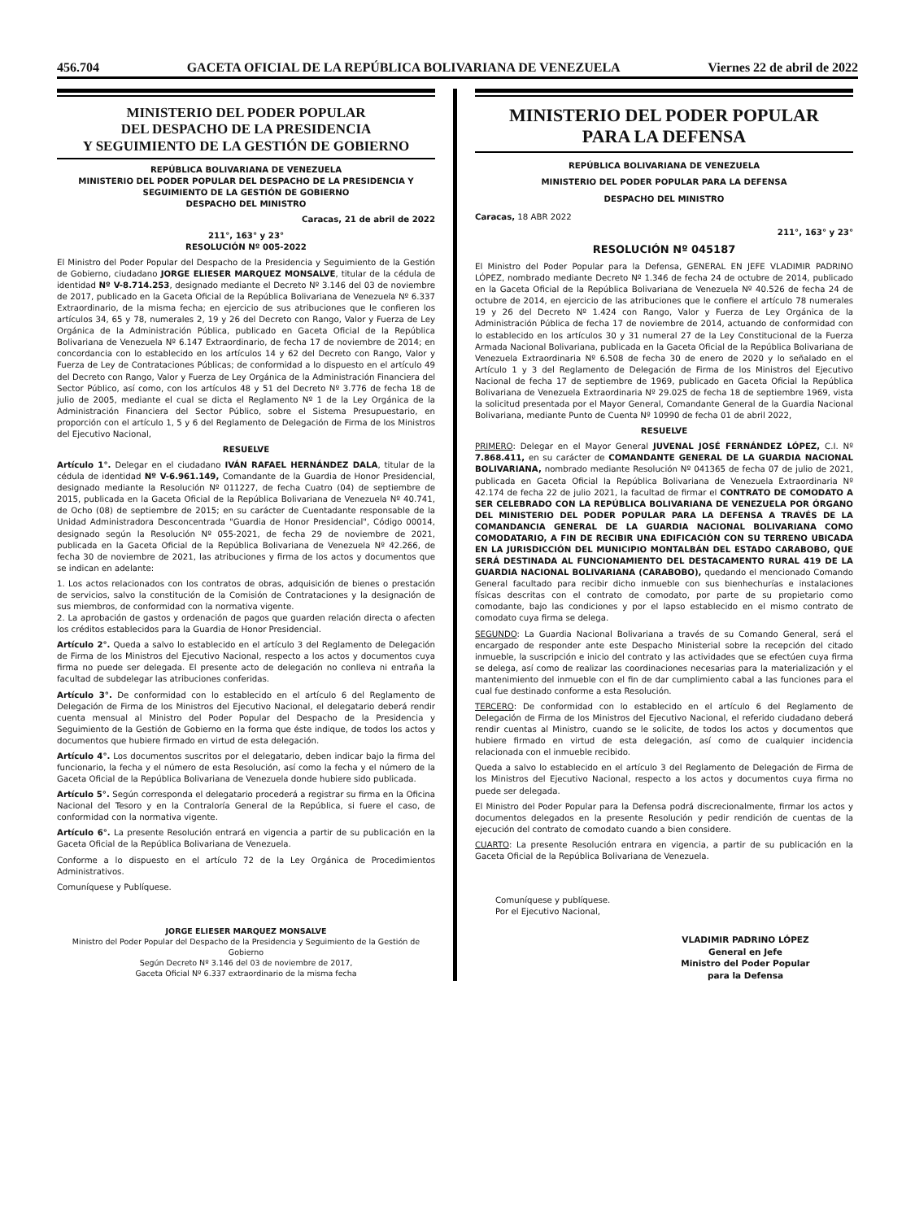456.704 GACETA OFICIAL DE LA REPÚBLICA BOLIVARIANA DE VENEZUELA Viernes 22 de abril de 2022
MINISTERIO DEL PODER POPULAR
DEL DESPACHO DE LA PRESIDENCIA
Y SEGUIMIENTO DE LA GESTIÓN DE GOBIERNO
REPÚBLICA BOLIVARIANA DE VENEZUELA
MINISTERIO DEL PODER POPULAR DEL DESPACHO DE LA PRESIDENCIA Y SEGUIMIENTO DE LA GESTIÓN DE GOBIERNO
DESPACHO DEL MINISTRO
Caracas, 21 de abril de 2022
211°, 163° y 23°
RESOLUCIÓN Nº 005-2022
El Ministro del Poder Popular del Despacho de la Presidencia y Seguimiento de la Gestión de Gobierno, ciudadano JORGE ELIESER MARQUEZ MONSALVE, titular de la cédula de identidad Nº V-8.714.253, designado mediante el Decreto Nº 3.146 del 03 de noviembre de 2017, publicado en la Gaceta Oficial de la República Bolivariana de Venezuela Nº 6.337 Extraordinario, de la misma fecha; en ejercicio de sus atribuciones que le confieren los artículos 34, 65 y 78, numerales 2, 19 y 26 del Decreto con Rango, Valor y Fuerza de Ley Orgánica de la Administración Pública, publicado en Gaceta Oficial de la República Bolivariana de Venezuela Nº 6.147 Extraordinario, de fecha 17 de noviembre de 2014; en concordancia con lo establecido en los artículos 14 y 62 del Decreto con Rango, Valor y Fuerza de Ley de Contrataciones Públicas; de conformidad a lo dispuesto en el artículo 49 del Decreto con Rango, Valor y Fuerza de Ley Orgánica de la Administración Financiera del Sector Público, así como, con los artículos 48 y 51 del Decreto Nº 3.776 de fecha 18 de julio de 2005, mediante el cual se dicta el Reglamento Nº 1 de la Ley Orgánica de la Administración Financiera del Sector Público, sobre el Sistema Presupuestario, en proporción con el artículo 1, 5 y 6 del Reglamento de Delegación de Firma de los Ministros del Ejecutivo Nacional,
RESUELVE
Artículo 1°. Delegar en el ciudadano IVÁN RAFAEL HERNÁNDEZ DALA, titular de la cédula de identidad Nº V-6.961.149, Comandante de la Guardia de Honor Presidencial, designado mediante la Resolución Nº 011227, de fecha Cuatro (04) de septiembre de 2015, publicada en la Gaceta Oficial de la República Bolivariana de Venezuela Nº 40.741, de Ocho (08) de septiembre de 2015; en su carácter de Cuentadante responsable de la Unidad Administradora Desconcentrada "Guardia de Honor Presidencial", Código 00014, designado según la Resolución Nº 055-2021, de fecha 29 de noviembre de 2021, publicada en la Gaceta Oficial de la República Bolivariana de Venezuela Nº 42.266, de fecha 30 de noviembre de 2021, las atribuciones y firma de los actos y documentos que se indican en adelante:
1. Los actos relacionados con los contratos de obras, adquisición de bienes o prestación de servicios, salvo la constitución de la Comisión de Contrataciones y la designación de sus miembros, de conformidad con la normativa vigente.
2. La aprobación de gastos y ordenación de pagos que guarden relación directa o afecten los créditos establecidos para la Guardia de Honor Presidencial.
Artículo 2°. Queda a salvo lo establecido en el artículo 3 del Reglamento de Delegación de Firma de los Ministros del Ejecutivo Nacional, respecto a los actos y documentos cuya firma no puede ser delegada. El presente acto de delegación no conlleva ni entraña la facultad de subdelegar las atribuciones conferidas.
Artículo 3°. De conformidad con lo establecido en el artículo 6 del Reglamento de Delegación de Firma de los Ministros del Ejecutivo Nacional, el delegatario deberá rendir cuenta mensual al Ministro del Poder Popular del Despacho de la Presidencia y Seguimiento de la Gestión de Gobierno en la forma que éste indique, de todos los actos y documentos que hubiere firmado en virtud de esta delegación.
Artículo 4°. Los documentos suscritos por el delegatario, deben indicar bajo la firma del funcionario, la fecha y el número de esta Resolución, así como la fecha y el número de la Gaceta Oficial de la República Bolivariana de Venezuela donde hubiere sido publicada.
Artículo 5°. Según corresponda el delegatario procederá a registrar su firma en la Oficina Nacional del Tesoro y en la Contraloría General de la República, si fuere el caso, de conformidad con la normativa vigente.
Artículo 6°. La presente Resolución entrará en vigencia a partir de su publicación en la Gaceta Oficial de la República Bolivariana de Venezuela.
Conforme a lo dispuesto en el artículo 72 de la Ley Orgánica de Procedimientos Administrativos.
Comuníquese y Publíquese.
JORGE ELIESER MARQUEZ MONSALVE
Ministro del Poder Popular del Despacho de la Presidencia y Seguimiento de la Gestión de Gobierno
Según Decreto Nº 3.146 del 03 de noviembre de 2017,
Gaceta Oficial Nº 6.337 extraordinario de la misma fecha
MINISTERIO DEL PODER POPULAR
PARA LA DEFENSA
REPÚBLICA BOLIVARIANA DE VENEZUELA
MINISTERIO DEL PODER POPULAR PARA LA DEFENSA
DESPACHO DEL MINISTRO
Caracas, 18 ABR 2022
211°, 163° y 23°
RESOLUCIÓN Nº 045187
El Ministro del Poder Popular para la Defensa, GENERAL EN JEFE VLADIMIR PADRINO LÓPEZ, nombrado mediante Decreto Nº 1.346 de fecha 24 de octubre de 2014, publicado en la Gaceta Oficial de la República Bolivariana de Venezuela Nº 40.526 de fecha 24 de octubre de 2014, en ejercicio de las atribuciones que le confiere el artículo 78 numerales 19 y 26 del Decreto Nº 1.424 con Rango, Valor y Fuerza de Ley Orgánica de la Administración Pública de fecha 17 de noviembre de 2014, actuando de conformidad con lo establecido en los artículos 30 y 31 numeral 27 de la Ley Constitucional de la Fuerza Armada Nacional Bolivariana, publicada en la Gaceta Oficial de la República Bolivariana de Venezuela Extraordinaria Nº 6.508 de fecha 30 de enero de 2020 y lo señalado en el Artículo 1 y 3 del Reglamento de Delegación de Firma de los Ministros del Ejecutivo Nacional de fecha 17 de septiembre de 1969, publicado en Gaceta Oficial la República Bolivariana de Venezuela Extraordinaria Nº 29.025 de fecha 18 de septiembre 1969, vista la solicitud presentada por el Mayor General, Comandante General de la Guardia Nacional Bolivariana, mediante Punto de Cuenta Nº 10990 de fecha 01 de abril 2022,
RESUELVE
PRIMERO: Delegar en el Mayor General JUVENAL JOSÉ FERNÁNDEZ LÓPEZ, C.I. Nº 7.868.411, en su carácter de COMANDANTE GENERAL DE LA GUARDIA NACIONAL BOLIVARIANA, nombrado mediante Resolución Nº 041365 de fecha 07 de julio de 2021, publicada en Gaceta Oficial la República Bolivariana de Venezuela Extraordinaria Nº 42.174 de fecha 22 de julio 2021, la facultad de firmar el CONTRATO DE COMODATO A SER CELEBRADO CON LA REPÚBLICA BOLIVARIANA DE VENEZUELA POR ÓRGANO DEL MINISTERIO DEL PODER POPULAR PARA LA DEFENSA A TRAVÉS DE LA COMANDANCIA GENERAL DE LA GUARDIA NACIONAL BOLIVARIANA COMO COMODATARIO, A FIN DE RECIBIR UNA EDIFICACIÓN CON SU TERRENO UBICADA EN LA JURISDICCIÓN DEL MUNICIPIO MONTALBÁN DEL ESTADO CARABOBO, QUE SERÁ DESTINADA AL FUNCIONAMIENTO DEL DESTACAMENTO RURAL 419 DE LA GUARDIA NACIONAL BOLIVARIANA (CARABOBO), quedando el mencionado Comando General facultado para recibir dicho inmueble con sus bienhechurías e instalaciones físicas descritas con el contrato de comodato, por parte de su propietario como comodante, bajo las condiciones y por el lapso establecido en el mismo contrato de comodato cuya firma se delega.
SEGUNDO: La Guardia Nacional Bolivariana a través de su Comando General, será el encargado de responder ante este Despacho Ministerial sobre la recepción del citado inmueble, la suscripción e inicio del contrato y las actividades que se efectúen cuya firma se delega, así como de realizar las coordinaciones necesarias para la materialización y el mantenimiento del inmueble con el fin de dar cumplimiento cabal a las funciones para el cual fue destinado conforme a esta Resolución.
TERCERO: De conformidad con lo establecido en el artículo 6 del Reglamento de Delegación de Firma de los Ministros del Ejecutivo Nacional, el referido ciudadano deberá rendir cuentas al Ministro, cuando se le solicite, de todos los actos y documentos que hubiere firmado en virtud de esta delegación, así como de cualquier incidencia relacionada con el inmueble recibido.
Queda a salvo lo establecido en el artículo 3 del Reglamento de Delegación de Firma de los Ministros del Ejecutivo Nacional, respecto a los actos y documentos cuya firma no puede ser delegada.
El Ministro del Poder Popular para la Defensa podrá discrecionalmente, firmar los actos y documentos delegados en la presente Resolución y pedir rendición de cuentas de la ejecución del contrato de comodato cuando a bien considere.
CUARTO: La presente Resolución entrara en vigencia, a partir de su publicación en la Gaceta Oficial de la República Bolivariana de Venezuela.
Comuníquese y publíquese.
Por el Ejecutivo Nacional,
VLADIMIR PADRINO LÓPEZ
General en Jefe
Ministro del Poder Popular
para la Defensa